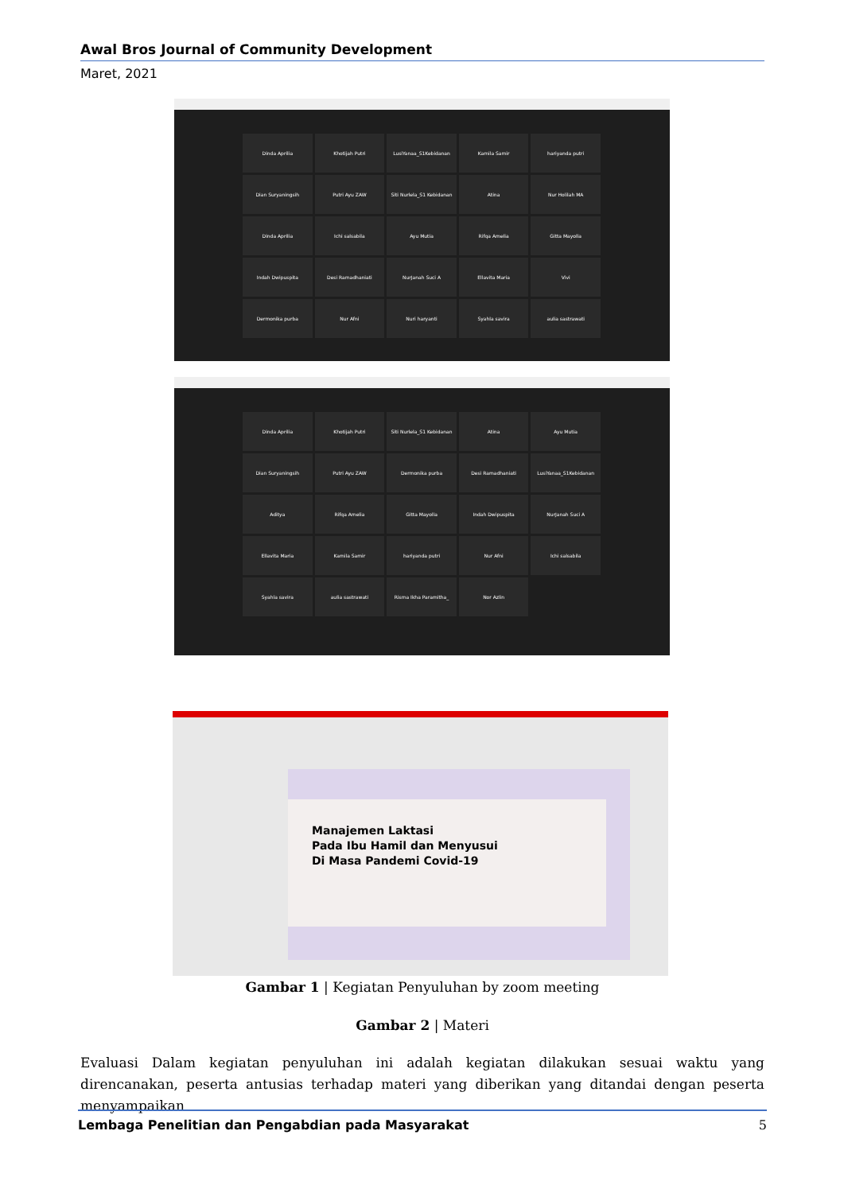Awal Bros Journal of Community Development
Maret, 2021
Dinda Aprilia
Khotijah Putri
LusiYanaa_S1Kebidanan
Kamila Samir
hariyanda putri
Dian Suryaningsih
Putri Ayu ZAW
Siti Nurlela_S1 Kebidanan
Atina
Nur Holilah MA
Dinda Aprilia
Ichi salsabila
Ayu Mutia
Rifqa Amelia
Gitta Mayolla
Indah Dwipuspita
Desi Ramadhaniati
NurJanah Suci A
Ellavita Maria
Vivi
Dermonika purba
Nur Afni
Nuri haryanti
Syahla savira
aulia sastrawati
Dinda Aprilia
Khotijah Putri
Siti Nurlela_S1 Kebidanan
Atina
Ayu Mutia
Dian Suryaningsih
Putri Ayu ZAW
Dermonika purba
Desi Ramadhaniati
LusiYanaa_S1Kebidanan
Aditya
Rifqa Amelia
Gitta Mayolla
Indah Dwipuspita
NurJanah Suci A
Ellavita Maria
Kamila Samir
hariyanda putri
Nur Afni
Ichi salsabila
Syahla savira
aulia sastrawati
Risma Ikha Paramitha_
Nor Azlin
Manajemen Laktasi
Pada Ibu Hamil dan Menyusui
Di Masa Pandemi Covid-19
Gambar 1 | Kegiatan Penyuluhan by zoom meeting
Gambar 2 | Materi
Evaluasi Dalam kegiatan penyuluhan ini adalah kegiatan dilakukan sesuai waktu yang direncanakan, peserta antusias terhadap materi yang diberikan yang ditandai dengan peserta menyampaikan
Lembaga Penelitian dan Pengabdian pada Masyarakat 5